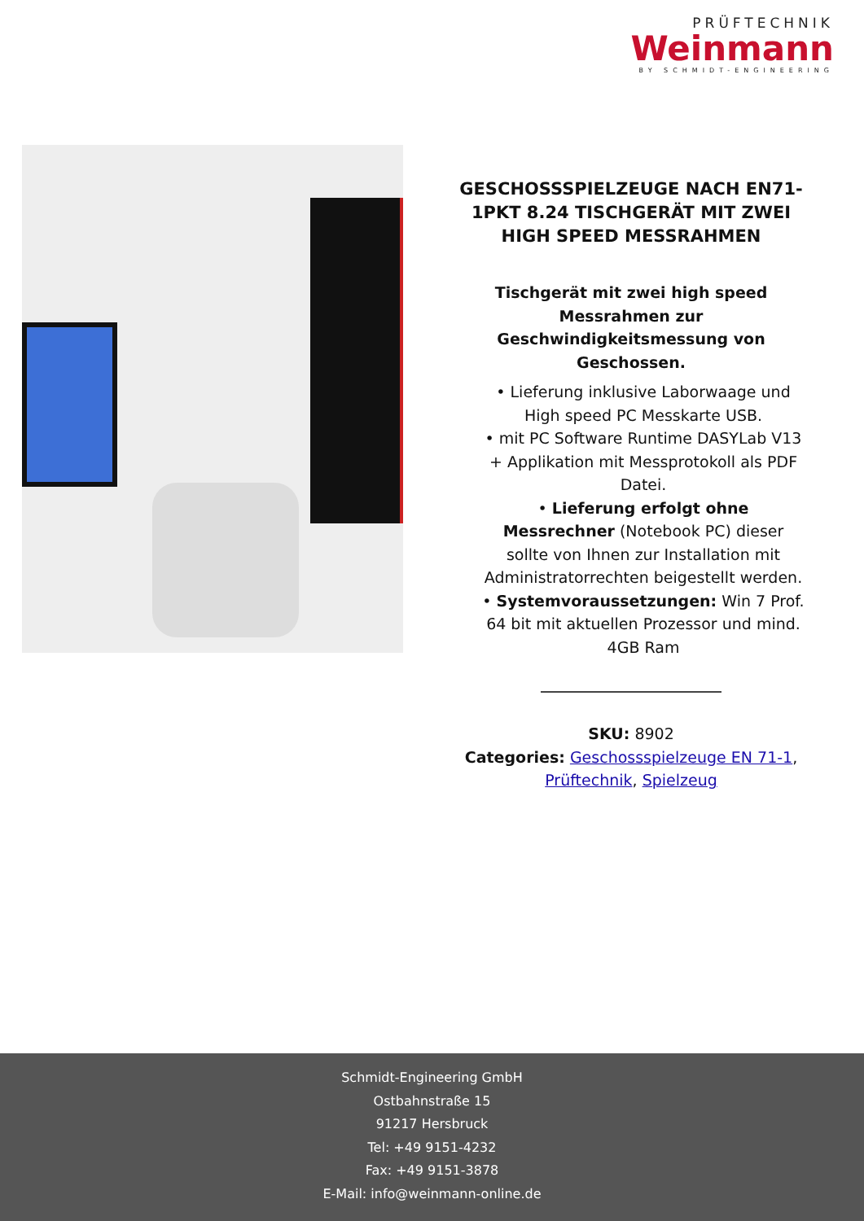PRÜFTECHNIK
Weinmann
BY SCHMIDT-ENGINEERING
GESCHOSSSPIELZEUGE NACH EN71-1PKT 8.24 TISCHGERÄT MIT ZWEI HIGH SPEED MESSRAHMEN
Tischgerät mit zwei high speed Messrahmen zur Geschwindigkeitsmessung von Geschossen.
• Lieferung inklusive Laborwaage und High speed PC Messkarte USB.
• mit PC Software Runtime DASYLab V13 + Applikation mit Messprotokoll als PDF Datei.
• Lieferung erfolgt ohne Messrechner (Notebook PC) dieser sollte von Ihnen zur Installation mit Administratorrechten beigestellt werden.
• Systemvoraussetzungen: Win 7 Prof. 64 bit mit aktuellen Prozessor und mind. 4GB Ram
SKU: 8902
Categories: Geschossspielzeuge EN 71-1, Prüftechnik, Spielzeug
Schmidt-Engineering GmbH
Ostbahnstraße 15
91217 Hersbruck
Tel: +49 9151-4232
Fax: +49 9151-3878
E-Mail: info@weinmann-online.de